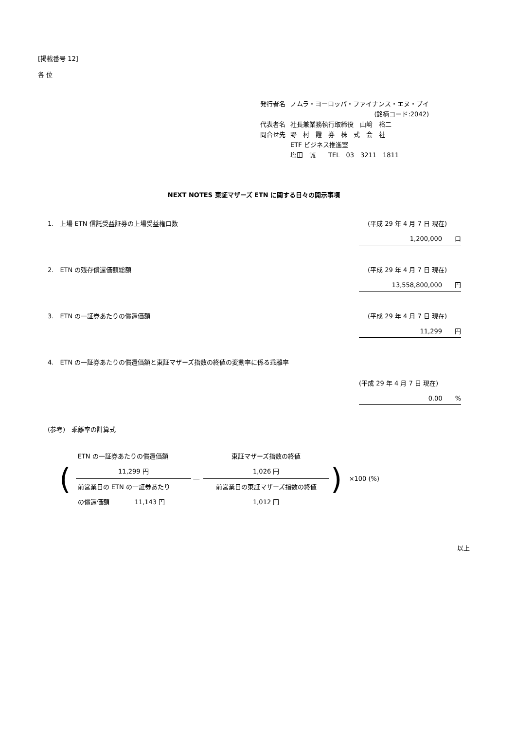[掲載番号 12]
各 位
| 発行者名 | ノムラ・ヨーロッパ・ファイナンス・エヌ・ブイ |
| | (銘柄コード:2042) |
| 代表者名 | 社長兼業務執行取締役 山﨑 裕二 |
| 問合せ先 | 野 村 證 券 株 式 会 社 |
| | ETF ビジネス推進室 |
| | 塩田 誠 TEL 03－3211－1811 |
NEXT NOTES 東証マザーズ ETN に関する日々の開示事項
1.　上場 ETN 信託受益証券の上場受益権口数 (平成 29 年 4 月 7 日 現在)
1,200,000　　口
2.　ETN の残存償還価額総額 (平成 29 年 4 月 7 日 現在)
13,558,800,000　　円
3.　ETN の一証券あたりの償還価額 (平成 29 年 4 月 7 日 現在)
11,299　　円
4.　ETN の一証券あたりの償還価額と東証マザーズ指数の終値の変動率に係る乖離率
(平成 29 年 4 月 7 日 現在)
0.00　　%
(参考)　乖離率の計算式
| ( | ETN の一証券あたりの償還価額 | | 東証マザーズ指数の終値 | ) | ×100 (%) |
| | 11,299 円 | ― | 1,026 円 | | |
| | 前営業日の ETN の一証券あたり | | 前営業日の東証マザーズ指数の終値 | | |
| | の償還価額 11,143 円 | | 1,012 円 | | |
以上